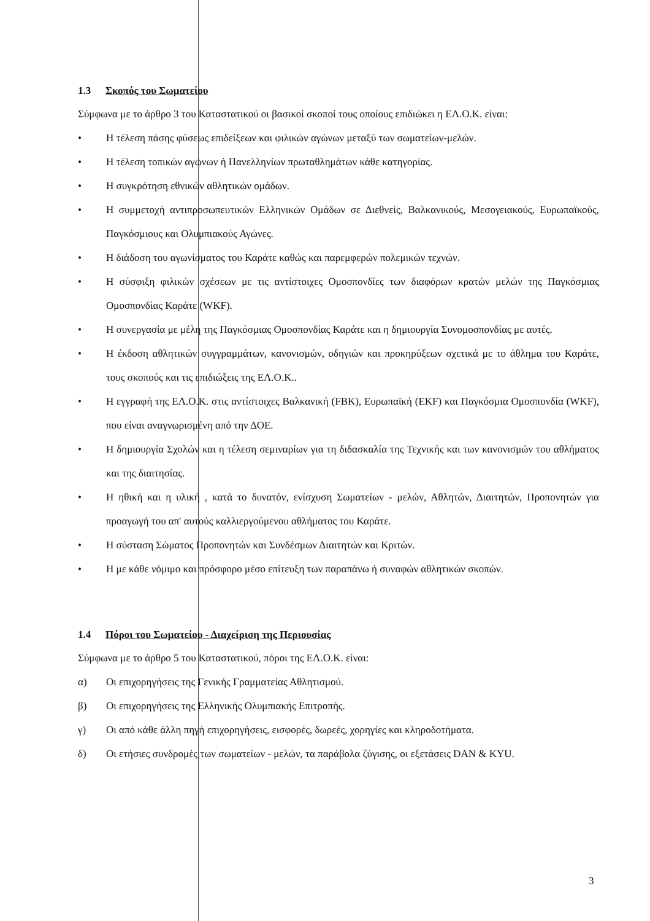1.3 Σκοπός του Σωματείου
Σύμφωνα με το άρθρο 3 του Καταστατικού οι βασικοί σκοποί τους οποίους επιδιώκει η ΕΛ.Ο.Κ. είναι:
• Η τέλεση πάσης φύσεως επιδείξεων και φιλικών αγώνων μεταξύ των σωματείων-μελών.
• Η τέλεση τοπικών αγώνων ή Πανελληνίων πρωταθλημάτων κάθε κατηγορίας.
• Η συγκρότηση εθνικών αθλητικών ομάδων.
• Η συμμετοχή αντιπροσωπευτικών Ελληνικών Ομάδων σε Διεθνείς, Βαλκανικούς, Μεσογειακούς, Ευρωπαϊκούς, Παγκόσμιους και Ολυμπιακούς Αγώνες.
• Η διάδοση του αγωνίσματος του Καράτε καθώς και παρεμφερών πολεμικών τεχνών.
• Η σύσφιξη φιλικών σχέσεων με τις αντίστοιχες Ομοσπονδίες των διαφόρων κρατών μελών της Παγκόσμιας Ομοσπονδίας Καράτε (WKF).
• Η συνεργασία με μέλη της Παγκόσμιας Ομοσπονδίας Καράτε και η δημιουργία Συνομοσπονδίας με αυτές.
• Η έκδοση αθλητικών συγγραμμάτων, κανονισμών, οδηγιών και προκηρύξεων σχετικά με το άθλημα του Καράτε, τους σκοπούς και τις επιδιώξεις της ΕΛ.Ο.Κ..
• Η εγγραφή της ΕΛ.Ο.Κ. στις αντίστοιχες Βαλκανική (FBK), Ευρωπαϊκή (EKF) και Παγκόσμια Ομοσπονδία (WKF), που είναι αναγνωρισμένη από την ΔΟΕ.
• Η δημιουργία Σχολών και η τέλεση σεμιναρίων για τη διδασκαλία της Τεχνικής και των κανονισμών του αθλήματος και της διαιτησίας.
• Η ηθική και η υλική , κατά το δυνατόν, ενίσχυση Σωματείων - μελών, Αθλητών, Διαιτητών, Προπονητών για προαγωγή του απ' αυτούς καλλιεργούμενου αθλήματος του Καράτε.
• Η σύσταση Σώματος Προπονητών και Συνδέσμων Διαιτητών και Κριτών.
• Η με κάθε νόμιμο και πρόσφορο μέσο επίτευξη των παραπάνω ή συναφών αθλητικών σκοπών.
1.4 Πόροι του Σωματείου - Διαχείριση της Περιουσίας
Σύμφωνα με το άρθρο 5 του Καταστατικού, πόροι της ΕΛ.Ο.Κ. είναι:
α) Οι επιχορηγήσεις της Γενικής Γραμματείας Αθλητισμού.
β) Οι επιχορηγήσεις της Ελληνικής Ολυμπιακής Επιτροπής.
γ) Οι από κάθε άλλη πηγή επιχορηγήσεις, εισφορές, δωρεές, χορηγίες και κληροδοτήματα.
δ) Οι ετήσιες συνδρομές των σωματείων - μελών, τα παράβολα ζύγισης, οι εξετάσεις DAN & KYU.
3